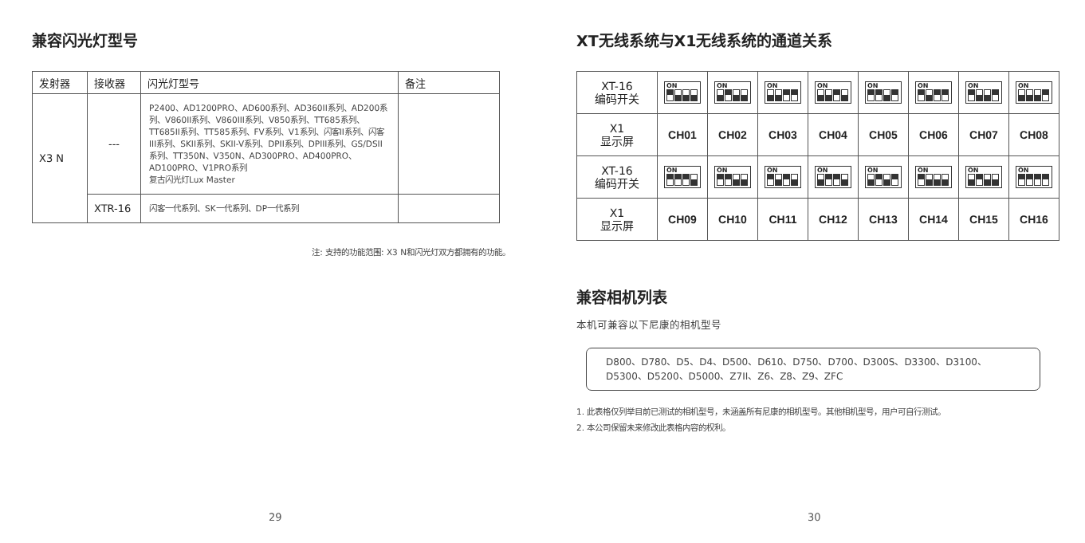兼容闪光灯型号
| 发射器 | 接收器 | 闪光灯型号 | 备注 |
| --- | --- | --- | --- |
| X3 N | --- | P2400、AD1200PRO、AD600系列、AD360II系列、AD200系列、V860II系列、V860III系列、V850系列、TT685系列、TT685II系列、TT585系列、FV系列、V1系列、闪客II系列、闪客III系列、SKII系列、SKII-V系列、DPII系列、DPIII系列、GS/DSII系列、TT350N、V350N、AD300PRO、AD400PRO、AD100PRO、V1PRO系列 复古闪光灯Lux Master | |
| | XTR-16 | 闪客一代系列、SK一代系列、DP一代系列 | |
注: 支持的功能范围: X3 N和闪光灯双方都拥有的功能。
29
XT无线系统与X1无线系统的通道关系
| XT-16 编码开关 | ON | ON | ON | ON | ON | ON | ON | ON |
| X1 显示屏 | CH01 | CH02 | CH03 | CH04 | CH05 | CH06 | CH07 | CH08 |
| XT-16 编码开关 | ON | ON | ON | ON | ON | ON | ON | ON |
| X1 显示屏 | CH09 | CH10 | CH11 | CH12 | CH13 | CH14 | CH15 | CH16 |
兼容相机列表
本机可兼容以下尼康的相机型号
D800、D780、D5、D4、D500、D610、D750、D700、D300S、D3300、D3100、D5300、D5200、D5000、Z7II、Z6、Z8、Z9、ZFC
1. 此表格仅列举目前已测试的相机型号，未涵盖所有尼康的相机型号。其他相机型号，用户可自行测试。
2. 本公司保留未来修改此表格内容的权利。
30